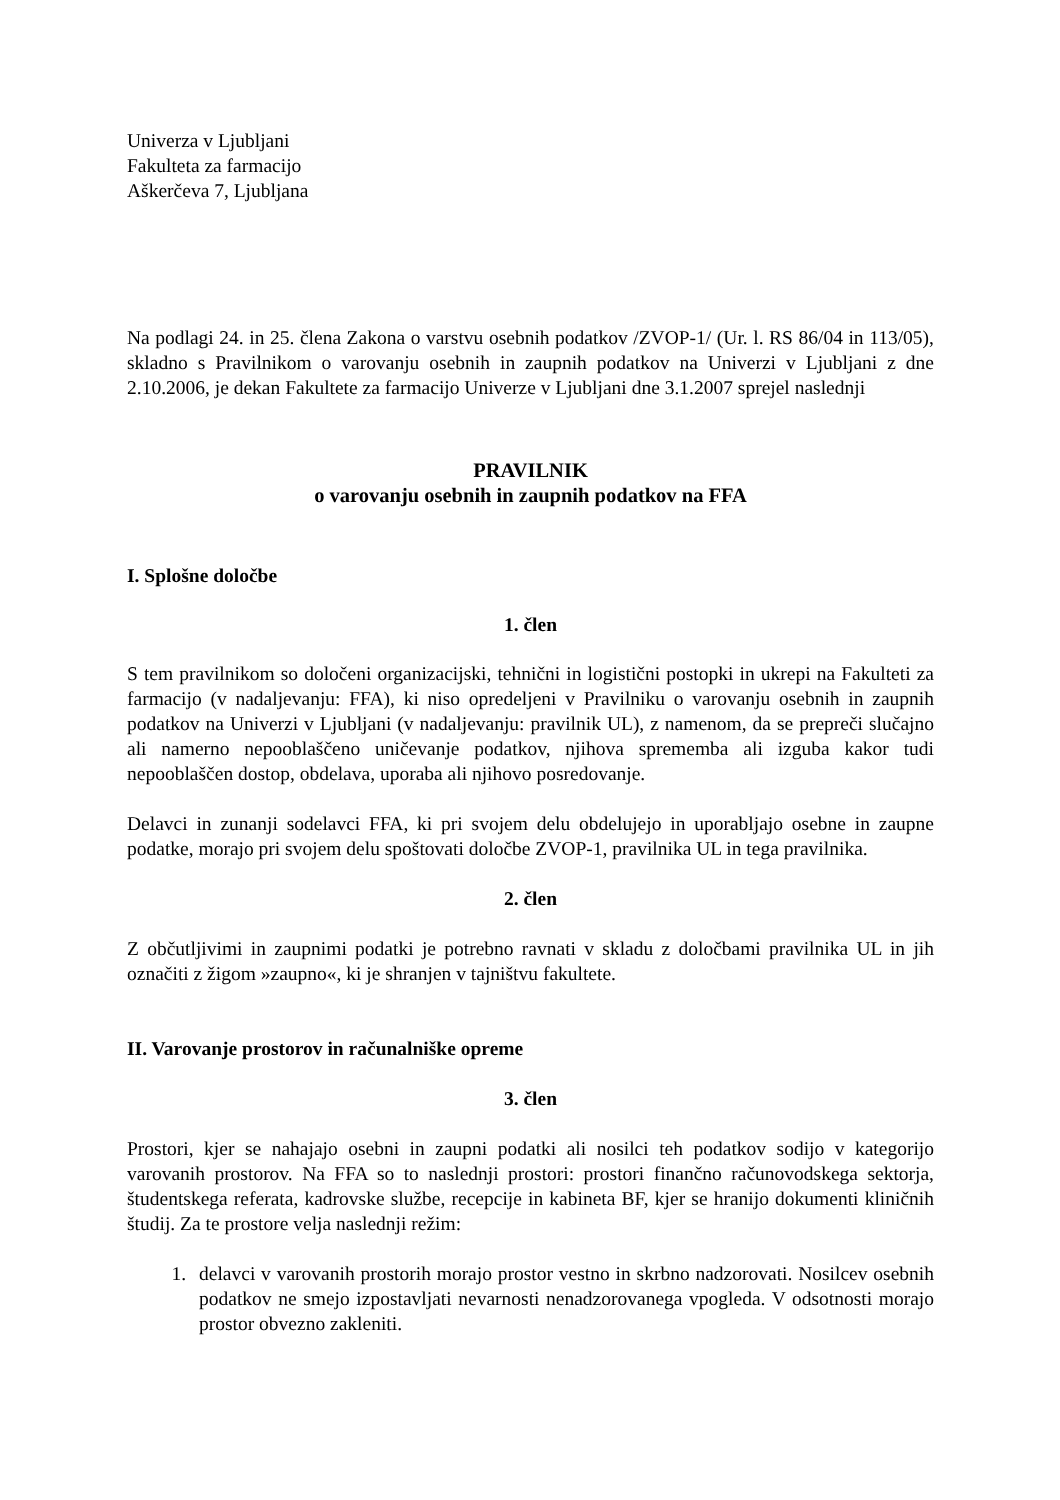Univerza v Ljubljani
Fakulteta za farmacijo
Aškerčeva 7, Ljubljana
Na podlagi 24. in 25. člena Zakona o varstvu osebnih podatkov /ZVOP-1/ (Ur. l. RS 86/04 in 113/05), skladno s Pravilnikom o varovanju osebnih in zaupnih podatkov na Univerzi v Ljubljani z dne 2.10.2006, je dekan Fakultete za farmacijo Univerze v Ljubljani dne 3.1.2007 sprejel naslednji
PRAVILNIK
o varovanju osebnih in zaupnih podatkov na FFA
I. Splošne določbe
1. člen
S tem pravilnikom so določeni organizacijski, tehnični in logistični postopki in ukrepi na Fakulteti za farmacijo (v nadaljevanju: FFA), ki niso opredeljeni v Pravilniku o varovanju osebnih in zaupnih podatkov na Univerzi v Ljubljani (v nadaljevanju: pravilnik UL), z namenom, da se prepreči slučajno ali namerno nepooblaščeno uničevanje podatkov, njihova sprememba ali izguba kakor tudi nepooblaščen dostop, obdelava, uporaba ali njihovo posredovanje.
Delavci in zunanji sodelavci FFA, ki pri svojem delu obdelujejo in uporabljajo osebne in zaupne podatke, morajo pri svojem delu spoštovati določbe ZVOP-1, pravilnika UL in tega pravilnika.
2. člen
Z občutljivimi in zaupnimi podatki je potrebno ravnati v skladu z določbami pravilnika UL in jih označiti z žigom »zaupno«, ki je shranjen v tajništvu fakultete.
II. Varovanje prostorov in računalniške opreme
3. člen
Prostori, kjer se nahajajo osebni in zaupni podatki ali nosilci teh podatkov sodijo v kategorijo varovanih prostorov. Na FFA so to naslednji prostori: prostori finančno računovodskega sektorja, študentskega referata, kadrovske službe, recepcije in kabineta BF, kjer se hranijo dokumenti kliničnih študij. Za te prostore velja naslednji režim:
1. delavci v varovanih prostorih morajo prostor vestno in skrbno nadzorovati. Nosilcev osebnih podatkov ne smejo izpostavljati nevarnosti nenadzorovanega vpogleda. V odsotnosti morajo prostor obvezno zakleniti.